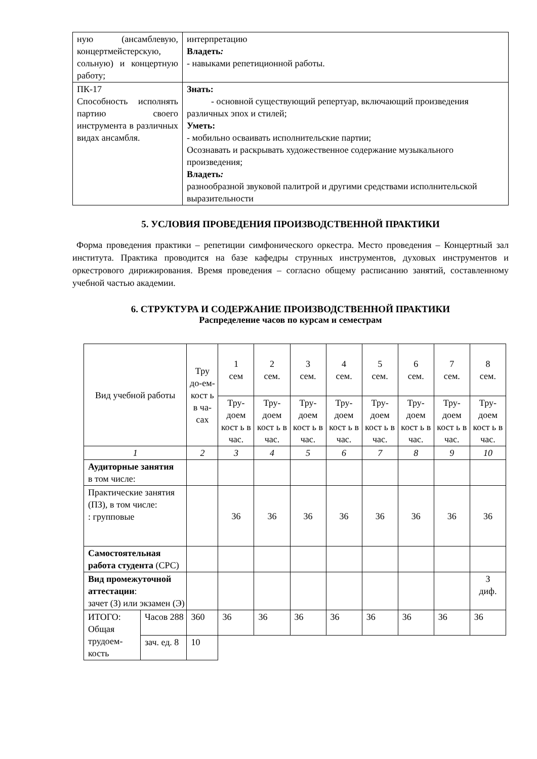| ную (ансамблевую, концертмейстерскую, сольную) и концертную работу; | интерпретацию Владеть : - навыками репетиционной работы. |
| ПК-17 Способность исполнять партию своего инструмента в различных видах ансамбля. | Знать: - основной существующий репертуар, включающий произведения различных эпох и стилей; Уметь: - мобильно осваивать исполнительские партии; Осознавать и раскрывать художественное содержание музыкального произведения; Владеть : разнообразной звуковой палитрой и другими средствами исполнительской выразительности |
5. УСЛОВИЯ ПРОВЕДЕНИЯ ПРОИЗВОДСТВЕННОЙ ПРАКТИКИ
Форма проведения практики – репетиции симфонического оркестра. Место проведения – Концертный зал института. Практика проводится на базе кафедры струнных инструментов, духовых инструментов и оркестрового дирижирования. Время проведения – согласно общему расписанию занятий, составленному учебной частью академии.
6. СТРУКТУРА И СОДЕРЖАНИЕ ПРОИЗВОДСТВЕННОЙ ПРАКТИКИ
Распределение часов по курсам и семестрам
| Вид учебной работы | | Тру до-ем-кост ь в ча-сах | 1 сем | 2 сем. | 3 сем. | 4 сем. | 5 сем. | 6 сем. | 7 сем. | 8 сем. |
| --- | --- | --- | --- | --- | --- | --- | --- | --- | --- | --- |
| | | | Тру-доем кост ь в час. | Тру-доем кост ь в час. | Тру-доем кост ь в час. | Тру-доем кост ь в час. | Тру-доем кост ь в час. | Тру-доем кост ь в час. | Тру-доем кост ь в час. | Тру-доем кост ь в час. |
| 1 | | 2 | 3 | 4 | 5 | 6 | 7 | 8 | 9 | 10 |
| Аудиторные занятия в том числе: | | | | | | | | | | |
| Практические занятия (ПЗ), в том числе: : групповые | | | 36 | 36 | 36 | 36 | 36 | 36 | 36 | 36 |
| Самостоятельная работа студента (СРС) | | | | | | | | | | |
| Вид промежуточной аттестации : зачет (З) или экзамен (Э) | | | | | | | | | | З диф. |
| ИТОГО: Общая трудоем-кость | Часов 288 | 360 | 36 | 36 | 36 | 36 | 36 | 36 | 36 | 36 |
| | зач. ед. 8 | 10 | | | | | | | | |